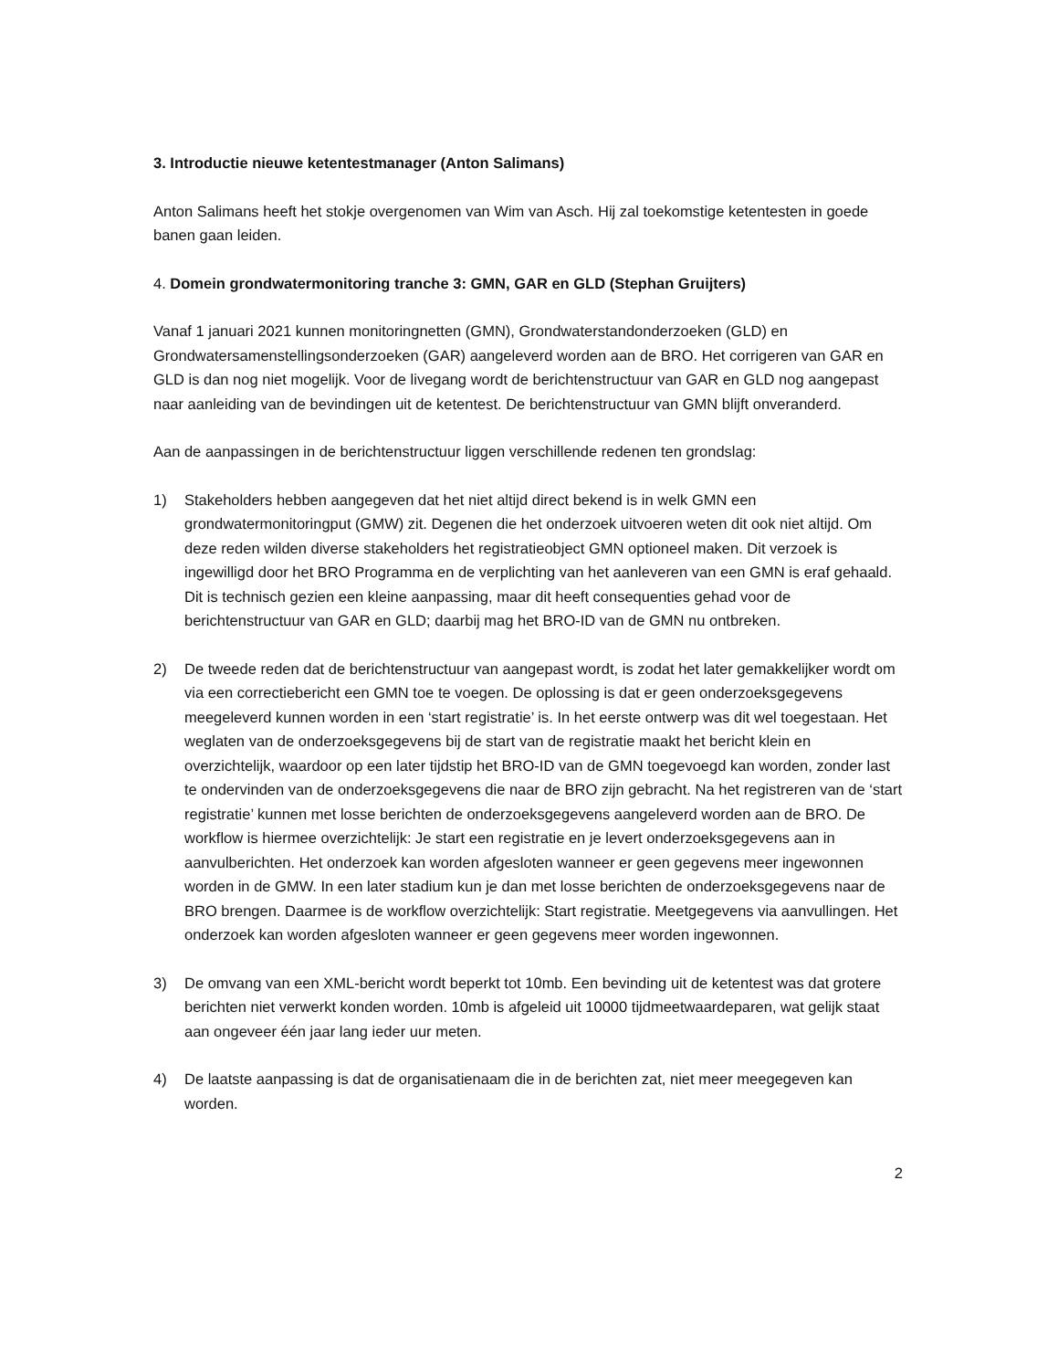3. Introductie nieuwe ketentestmanager (Anton Salimans)
Anton Salimans heeft het stokje overgenomen van Wim van Asch. Hij zal toekomstige ketentesten in goede banen gaan leiden.
4. Domein grondwatermonitoring tranche 3: GMN, GAR en GLD (Stephan Gruijters)
Vanaf 1 januari 2021 kunnen monitoringnetten (GMN), Grondwaterstandonderzoeken (GLD) en Grondwatersamenstellingsonderzoeken (GAR) aangeleverd worden aan de BRO. Het corrigeren van GAR en GLD is dan nog niet mogelijk. Voor de livegang wordt de berichtenstructuur van GAR en GLD nog aangepast naar aanleiding van de bevindingen uit de ketentest. De berichtenstructuur van GMN blijft onveranderd.
Aan de aanpassingen in de berichtenstructuur liggen verschillende redenen ten grondslag:
1) Stakeholders hebben aangegeven dat het niet altijd direct bekend is in welk GMN een grondwatermonitoringput (GMW) zit. Degenen die het onderzoek uitvoeren weten dit ook niet altijd. Om deze reden wilden diverse stakeholders het registratieobject GMN optioneel maken. Dit verzoek is ingewilligd door het BRO Programma en de verplichting van het aanleveren van een GMN is eraf gehaald. Dit is technisch gezien een kleine aanpassing, maar dit heeft consequenties gehad voor de berichtenstructuur van GAR en GLD; daarbij mag het BRO-ID van de GMN nu ontbreken.
2) De tweede reden dat de berichtenstructuur van aangepast wordt, is zodat het later gemakkelijker wordt om via een correctiebericht een GMN toe te voegen. De oplossing is dat er geen onderzoeksgegevens meegeleverd kunnen worden in een ‘start registratie’ is. In het eerste ontwerp was dit wel toegestaan. Het weglaten van de onderzoeksgegevens bij de start van de registratie maakt het bericht klein en overzichtelijk, waardoor op een later tijdstip het BRO-ID van de GMN toegevoegd kan worden, zonder last te ondervinden van de onderzoeksgegevens die naar de BRO zijn gebracht. Na het registreren van de ‘start registratie’ kunnen met losse berichten de onderzoeksgegevens aangeleverd worden aan de BRO. De workflow is hiermee overzichtelijk: Je start een registratie en je levert onderzoeksgegevens aan in aanvulberichten. Het onderzoek kan worden afgesloten wanneer er geen gegevens meer ingewonnen worden in de GMW. In een later stadium kun je dan met losse berichten de onderzoeksgegevens naar de BRO brengen. Daarmee is de workflow overzichtelijk: Start registratie. Meetgegevens via aanvullingen. Het onderzoek kan worden afgesloten wanneer er geen gegevens meer worden ingewonnen.
3) De omvang van een XML-bericht wordt beperkt tot 10mb. Een bevinding uit de ketentest was dat grotere berichten niet verwerkt konden worden. 10mb is afgeleid uit 10000 tijdmeetwaardeparen, wat gelijk staat aan ongeveer één jaar lang ieder uur meten.
4) De laatste aanpassing is dat de organisatienaam die in de berichten zat, niet meer meegegeven kan worden.
2